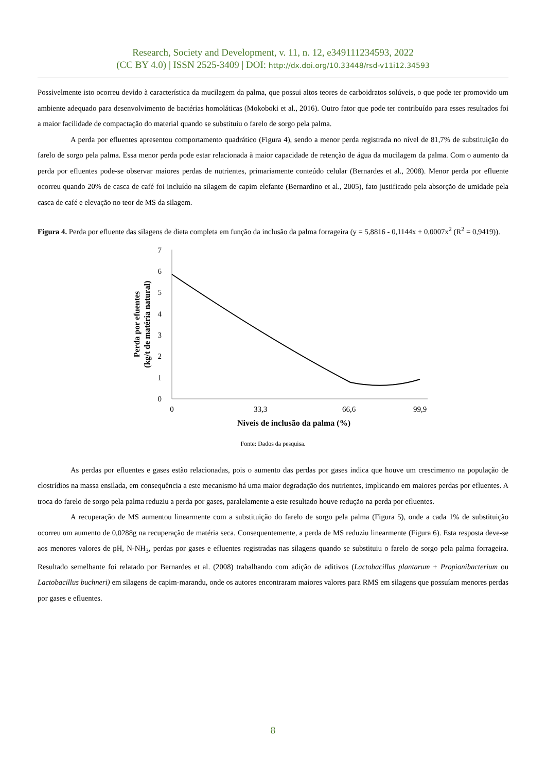Research, Society and Development, v. 11, n. 12, e349111234593, 2022
(CC BY 4.0) | ISSN 2525-3409 | DOI: http://dx.doi.org/10.33448/rsd-v11i12.34593
Possivelmente isto ocorreu devido à característica da mucilagem da palma, que possui altos teores de carboidratos solúveis, o que pode ter promovido um ambiente adequado para desenvolvimento de bactérias homoláticas (Mokoboki et al., 2016). Outro fator que pode ter contribuído para esses resultados foi a maior facilidade de compactação do material quando se substituiu o farelo de sorgo pela palma.
A perda por efluentes apresentou comportamento quadrático (Figura 4), sendo a menor perda registrada no nível de 81,7% de substituição do farelo de sorgo pela palma. Essa menor perda pode estar relacionada à maior capacidade de retenção de água da mucilagem da palma. Com o aumento da perda por efluentes pode-se observar maiores perdas de nutrientes, primariamente conteúdo celular (Bernardes et al., 2008). Menor perda por efluente ocorreu quando 20% de casca de café foi incluído na silagem de capim elefante (Bernardino et al., 2005), fato justificado pela absorção de umidade pela casca de café e elevação no teor de MS da silagem.
Figura 4. Perda por efluente das silagens de dieta completa em função da inclusão da palma forrageira (y = 5,8816 - 0,1144x + 0,0007x<sup>2</sup> (R<sup>2</sup> = 0,9419)).
0
1
2
3
4
5
6
7
0
33,3
66,6
99,9
Niveis de inclusão da palma (%)
Perda por efuentes
(kg/t de matéria natural)
Fonte: Dados da pesquisa.
As perdas por efluentes e gases estão relacionadas, pois o aumento das perdas por gases indica que houve um crescimento na população de clostrídios na massa ensilada, em consequência a este mecanismo há uma maior degradação dos nutrientes, implicando em maiores perdas por efluentes. A troca do farelo de sorgo pela palma reduziu a perda por gases, paralelamente a este resultado houve redução na perda por efluentes.
A recuperação de MS aumentou linearmente com a substituição do farelo de sorgo pela palma (Figura 5), onde a cada 1% de substituição ocorreu um aumento de 0,0288g na recuperação de matéria seca. Consequentemente, a perda de MS reduziu linearmente (Figura 6). Esta resposta deve-se aos menores valores de pH, N-NH<sub>3</sub>, perdas por gases e efluentes registradas nas silagens quando se substituiu o farelo de sorgo pela palma forrageira. Resultado semelhante foi relatado por Bernardes et al. (2008) trabalhando com adição de aditivos (Lactobacillus plantarum + Propionibacterium ou Lactobacillus buchneri) em silagens de capim-marandu, onde os autores encontraram maiores valores para RMS em silagens que possuíam menores perdas por gases e efluentes.
8